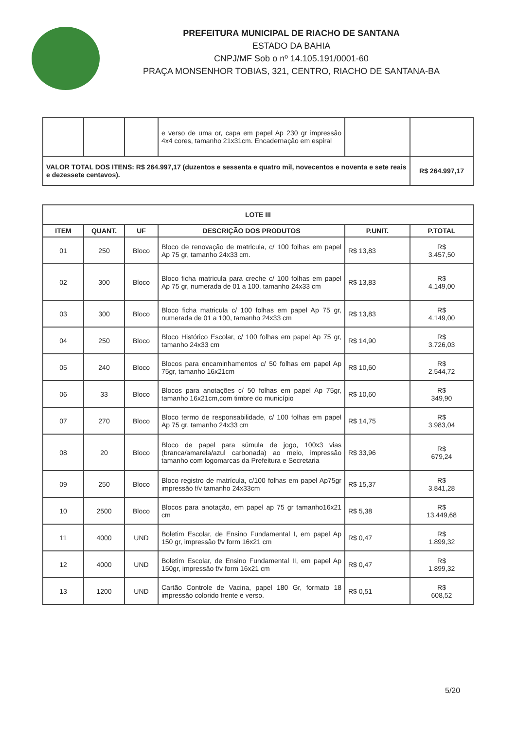PREFEITURA MUNICIPAL DE RIACHO DE SANTANA
ESTADO DA BAHIA
CNPJ/MF Sob o nº 14.105.191/0001-60
PRAÇA MONSENHOR TOBIAS, 321, CENTRO, RIACHO DE SANTANA-BA
| | | | e verso de uma or, capa em papel Ap 230 gr impressão 4x4 cores, tamanho 21x31cm. Encadernação em espiral | | |
| VALOR TOTAL DOS ITENS: R$ 264.997,17 (duzentos e sessenta e quatro mil, novecentos e noventa e sete reais e dezessete centavos). | | | | | R$ 264.997,17 |
| LOTE III | | | | | |
| --- | --- | --- | --- | --- | --- |
| ITEM | QUANT. | UF | DESCRIÇÃO DOS PRODUTOS | P.UNIT. | P.TOTAL |
| 01 | 250 | Bloco | Bloco de renovação de matricula, c/ 100 folhas em papel Ap 75 gr, tamanho 24x33 cm. | R$ 13,83 | R$ 3.457,50 |
| 02 | 300 | Bloco | Bloco ficha matricula para creche c/ 100 folhas em papel Ap 75 gr, numerada de 01 a 100, tamanho 24x33 cm | R$ 13,83 | R$ 4.149,00 |
| 03 | 300 | Bloco | Bloco ficha matricula c/ 100 folhas em papel Ap 75 gr, numerada de 01 a 100, tamanho 24x33 cm | R$ 13,83 | R$ 4.149,00 |
| 04 | 250 | Bloco | Bloco Histórico Escolar, c/ 100 folhas em papel Ap 75 gr, tamanho 24x33 cm | R$ 14,90 | R$ 3.726,03 |
| 05 | 240 | Bloco | Blocos para encaminhamentos c/ 50 folhas em papel Ap 75gr, tamanho 16x21cm | R$ 10,60 | R$ 2.544,72 |
| 06 | 33 | Bloco | Blocos para anotações c/ 50 folhas em papel Ap 75gr, tamanho 16x21cm,com timbre do município | R$ 10,60 | R$ 349,90 |
| 07 | 270 | Bloco | Bloco termo de responsabilidade, c/ 100 folhas em papel Ap 75 gr, tamanho 24x33 cm | R$ 14,75 | R$ 3.983,04 |
| 08 | 20 | Bloco | Bloco de papel para súmula de jogo, 100x3 vias (branca/amarela/azul carbonada) ao meio, impressão tamanho com logomarcas da Prefeitura e Secretaria | R$ 33,96 | R$ 679,24 |
| 09 | 250 | Bloco | Bloco registro de matrícula, c/100 folhas em papel Ap75gr impressão f/v tamanho 24x33cm | R$ 15,37 | R$ 3.841,28 |
| 10 | 2500 | Bloco | Blocos para anotação, em papel ap 75 gr tamanho16x21 cm | R$ 5,38 | R$ 13.449,68 |
| 11 | 4000 | UND | Boletim Escolar, de Ensino Fundamental I, em papel Ap 150 gr, impressão f/v form 16x21 cm | R$ 0,47 | R$ 1.899,32 |
| 12 | 4000 | UND | Boletim Escolar, de Ensino Fundamental II, em papel Ap 150gr, impressão f/v form 16x21 cm | R$ 0,47 | R$ 1.899,32 |
| 13 | 1200 | UND | Cartão Controle de Vacina, papel 180 Gr, formato 18 impressão colorido frente e verso. | R$ 0,51 | R$ 608,52 |
5/20